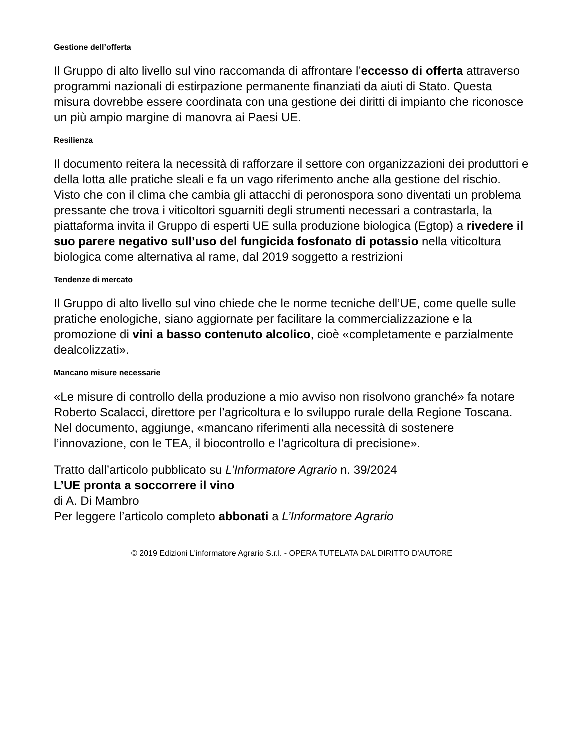Gestione dell’offerta
Il Gruppo di alto livello sul vino raccomanda di affrontare l’eccesso di offerta attraverso programmi nazionali di estirpazione permanente finanziati da aiuti di Stato. Questa misura dovrebbe essere coordinata con una gestione dei diritti di impianto che riconosce un più ampio margine di manovra ai Paesi UE.
Resilienza
Il documento reitera la necessità di rafforzare il settore con organizzazioni dei produttori e della lotta alle pratiche sleali e fa un vago riferimento anche alla gestione del rischio.
Visto che con il clima che cambia gli attacchi di peronospora sono diventati un problema pressante che trova i viticoltori sguarniti degli strumenti necessari a contrastarla, la piattaforma invita il Gruppo di esperti UE sulla produzione biologica (Egtop) a rivedere il suo parere negativo sull’uso del fungicida fosfonato di potassio nella viticoltura biologica come alternativa al rame, dal 2019 soggetto a restrizioni
Tendenze di mercato
Il Gruppo di alto livello sul vino chiede che le norme tecniche dell’UE, come quelle sulle pratiche enologiche, siano aggiornate per facilitare la commercializzazione e la promozione di vini a basso contenuto alcolico, cioè «completamente e parzialmente dealcolizzati».
Mancano misure necessarie
«Le misure di controllo della produzione a mio avviso non risolvono granché» fa notare Roberto Scalacci, direttore per l’agricoltura e lo sviluppo rurale della Regione Toscana. Nel documento, aggiunge, «mancano riferimenti alla necessità di sostenere l’innovazione, con le TEA, il biocontrollo e l’agricoltura di precisione».
Tratto dall’articolo pubblicato su L’Informatore Agrario n. 39/2024
L’UE pronta a soccorrere il vino
di A. Di Mambro
Per leggere l’articolo completo abbonati a L’Informatore Agrario
© 2019 Edizioni L'informatore Agrario S.r.l. - OPERA TUTELATA DAL DIRITTO D'AUTORE